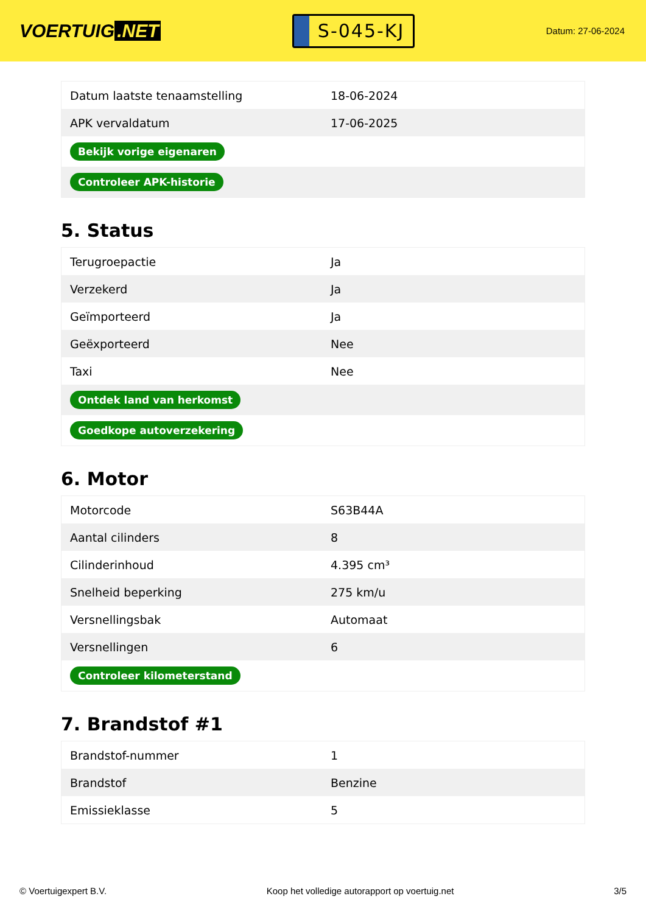VOERTUIG.NET
S-045-KJ
Datum: 27-06-2024
| Datum laatste tenaamstelling | 18-06-2024 |
| APK vervaldatum | 17-06-2025 |
| Bekijk vorige eigenaren | |
| Controleer APK-historie | |
5. Status
| Terugroepactie | Ja |
| Verzekerd | Ja |
| Geïmporteerd | Ja |
| Geëxporteerd | Nee |
| Taxi | Nee |
| Ontdek land van herkomst | |
| Goedkope autoverzekering | |
6. Motor
| Motorcode | S63B44A |
| Aantal cilinders | 8 |
| Cilinderinhoud | 4.395 cm³ |
| Snelheid beperking | 275 km/u |
| Versnellingsbak | Automaat |
| Versnellingen | 6 |
| Controleer kilometerstand | |
7. Brandstof #1
| Brandstof-nummer | 1 |
| Brandstof | Benzine |
| Emissieklasse | 5 |
© Voertuigexpert B.V. Koop het volledige autorapport op voertuig.net 3/5